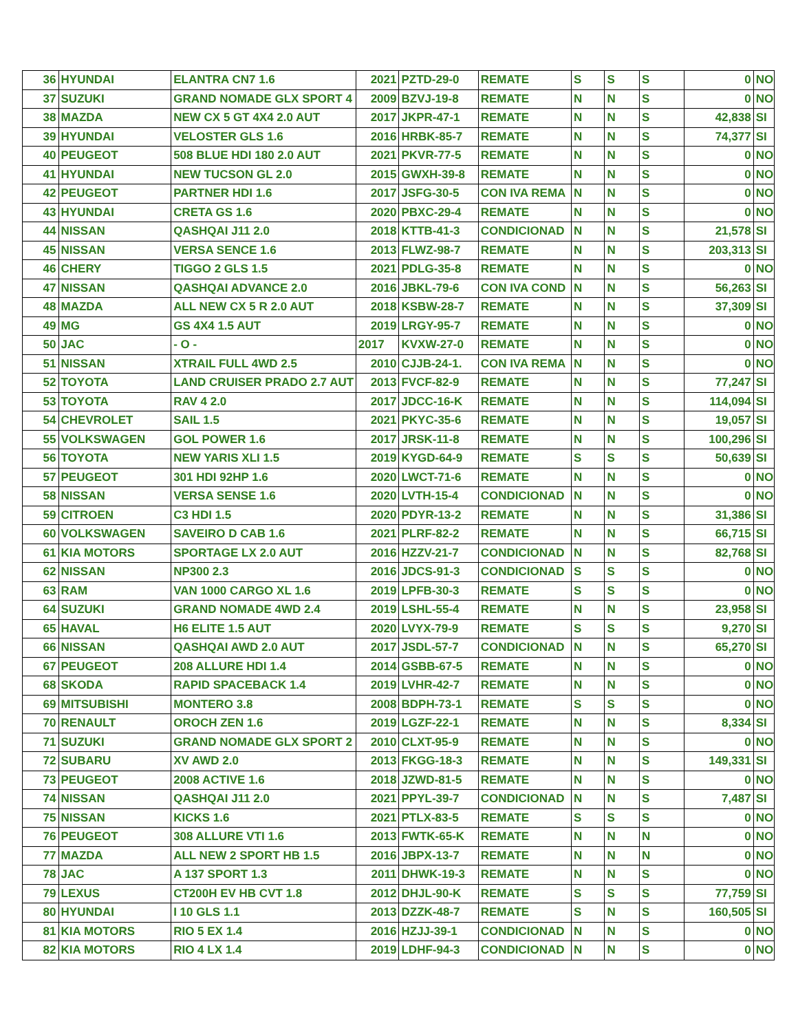| 36 | HYUNDAI | ELANTRA CN7 1.6 | 2021 | PZTD-29-0 | REMATE | S | S | S | 0 | NO |
| 37 | SUZUKI | GRAND NOMADE GLX SPORT 4 | 2009 | BZVJ-19-8 | REMATE | N | N | S | 0 | NO |
| 38 | MAZDA | NEW CX 5 GT 4X4 2.0 AUT | 2017 | JKPR-47-1 | REMATE | N | N | S | 42,838 | SI |
| 39 | HYUNDAI | VELOSTER GLS 1.6 | 2016 | HRBK-85-7 | REMATE | N | N | S | 74,377 | SI |
| 40 | PEUGEOT | 508 BLUE HDI 180 2.0 AUT | 2021 | PKVR-77-5 | REMATE | N | N | S | 0 | NO |
| 41 | HYUNDAI | NEW TUCSON GL 2.0 | 2015 | GWXH-39-8 | REMATE | N | N | S | 0 | NO |
| 42 | PEUGEOT | PARTNER HDI 1.6 | 2017 | JSFG-30-5 | CON IVA REMA | N | N | S | 0 | NO |
| 43 | HYUNDAI | CRETA GS 1.6 | 2020 | PBXC-29-4 | REMATE | N | N | S | 0 | NO |
| 44 | NISSAN | QASHQAI J11 2.0 | 2018 | KTTB-41-3 | CONDICIONAD | N | N | S | 21,578 | SI |
| 45 | NISSAN | VERSA SENCE 1.6 | 2013 | FLWZ-98-7 | REMATE | N | N | S | 203,313 | SI |
| 46 | CHERY | TIGGO 2 GLS 1.5 | 2021 | PDLG-35-8 | REMATE | N | N | S | 0 | NO |
| 47 | NISSAN | QASHQAI ADVANCE 2.0 | 2016 | JBKL-79-6 | CON IVA COND | N | N | S | 56,263 | SI |
| 48 | MAZDA | ALL NEW CX 5 R 2.0 AUT | 2018 | KSBW-28-7 | REMATE | N | N | S | 37,309 | SI |
| 49 | MG | GS 4X4 1.5 AUT | 2019 | LRGY-95-7 | REMATE | N | N | S | 0 | NO |
| 50 | JAC | - O - | 2017 | KVXW-27-0 | REMATE | N | N | S | 0 | NO |
| 51 | NISSAN | XTRAIL FULL 4WD 2.5 | 2010 | CJJB-24-1. | CON IVA REMA | N | N | S | 0 | NO |
| 52 | TOYOTA | LAND CRUISER PRADO 2.7 AUT | 2013 | FVCF-82-9 | REMATE | N | N | S | 77,247 | SI |
| 53 | TOYOTA | RAV 4 2.0 | 2017 | JDCC-16-K | REMATE | N | N | S | 114,094 | SI |
| 54 | CHEVROLET | SAIL 1.5 | 2021 | PKYC-35-6 | REMATE | N | N | S | 19,057 | SI |
| 55 | VOLKSWAGEN | GOL POWER 1.6 | 2017 | JRSK-11-8 | REMATE | N | N | S | 100,296 | SI |
| 56 | TOYOTA | NEW YARIS XLI 1.5 | 2019 | KYGD-64-9 | REMATE | S | S | S | 50,639 | SI |
| 57 | PEUGEOT | 301 HDI 92HP 1.6 | 2020 | LWCT-71-6 | REMATE | N | N | S | 0 | NO |
| 58 | NISSAN | VERSA SENSE 1.6 | 2020 | LVTH-15-4 | CONDICIONAD | N | N | S | 0 | NO |
| 59 | CITROEN | C3 HDI 1.5 | 2020 | PDYR-13-2 | REMATE | N | N | S | 31,386 | SI |
| 60 | VOLKSWAGEN | SAVEIRO D CAB 1.6 | 2021 | PLRF-82-2 | REMATE | N | N | S | 66,715 | SI |
| 61 | KIA MOTORS | SPORTAGE LX 2.0 AUT | 2016 | HZZV-21-7 | CONDICIONAD | N | N | S | 82,768 | SI |
| 62 | NISSAN | NP300 2.3 | 2016 | JDCS-91-3 | CONDICIONAD | S | S | S | 0 | NO |
| 63 | RAM | VAN 1000 CARGO XL 1.6 | 2019 | LPFB-30-3 | REMATE | S | S | S | 0 | NO |
| 64 | SUZUKI | GRAND NOMADE 4WD 2.4 | 2019 | LSHL-55-4 | REMATE | N | N | S | 23,958 | SI |
| 65 | HAVAL | H6 ELITE 1.5 AUT | 2020 | LVYX-79-9 | REMATE | S | S | S | 9,270 | SI |
| 66 | NISSAN | QASHQAI AWD 2.0 AUT | 2017 | JSDL-57-7 | CONDICIONAD | N | N | S | 65,270 | SI |
| 67 | PEUGEOT | 208 ALLURE HDI 1.4 | 2014 | GSBB-67-5 | REMATE | N | N | S | 0 | NO |
| 68 | SKODA | RAPID SPACEBACK 1.4 | 2019 | LVHR-42-7 | REMATE | N | N | S | 0 | NO |
| 69 | MITSUBISHI | MONTERO 3.8 | 2008 | BDPH-73-1 | REMATE | S | S | S | 0 | NO |
| 70 | RENAULT | OROCH ZEN 1.6 | 2019 | LGZF-22-1 | REMATE | N | N | S | 8,334 | SI |
| 71 | SUZUKI | GRAND NOMADE GLX SPORT 2 | 2010 | CLXT-95-9 | REMATE | N | N | S | 0 | NO |
| 72 | SUBARU | XV AWD 2.0 | 2013 | FKGG-18-3 | REMATE | N | N | S | 149,331 | SI |
| 73 | PEUGEOT | 2008 ACTIVE 1.6 | 2018 | JZWD-81-5 | REMATE | N | N | S | 0 | NO |
| 74 | NISSAN | QASHQAI J11 2.0 | 2021 | PPYL-39-7 | CONDICIONAD | N | N | S | 7,487 | SI |
| 75 | NISSAN | KICKS 1.6 | 2021 | PTLX-83-5 | REMATE | S | S | S | 0 | NO |
| 76 | PEUGEOT | 308 ALLURE VTI 1.6 | 2013 | FWTK-65-K | REMATE | N | N | N | 0 | NO |
| 77 | MAZDA | ALL NEW 2 SPORT HB 1.5 | 2016 | JBPX-13-7 | REMATE | N | N | N | 0 | NO |
| 78 | JAC | A 137 SPORT 1.3 | 2011 | DHWK-19-3 | REMATE | N | N | S | 0 | NO |
| 79 | LEXUS | CT200H EV HB CVT 1.8 | 2012 | DHJL-90-K | REMATE | S | S | S | 77,759 | SI |
| 80 | HYUNDAI | I 10 GLS 1.1 | 2013 | DZZK-48-7 | REMATE | S | N | S | 160,505 | SI |
| 81 | KIA MOTORS | RIO 5 EX 1.4 | 2016 | HZJJ-39-1 | CONDICIONAD | N | N | S | 0 | NO |
| 82 | KIA MOTORS | RIO 4 LX 1.4 | 2019 | LDHF-94-3 | CONDICIONAD | N | N | S | 0 | NO |